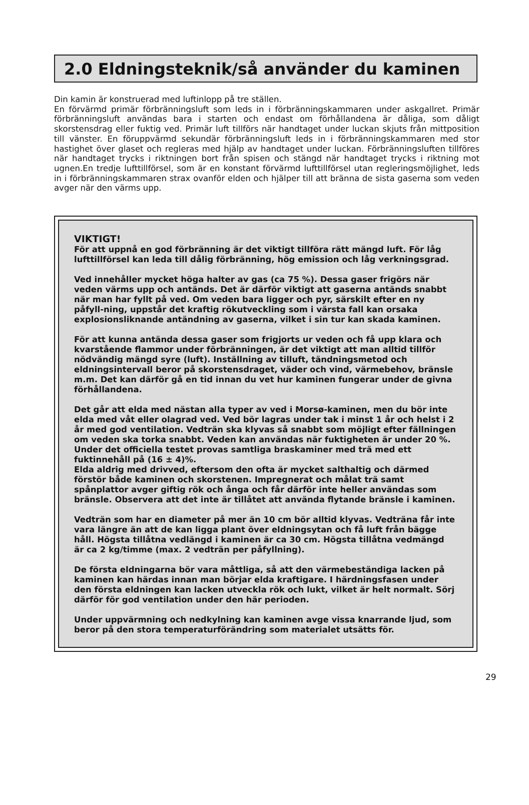2.0 Eldningsteknik/så använder du kaminen
Din kamin är konstruerad med luftinlopp på tre ställen.
En förvärmd primär förbränningsluft som leds in i förbränningskammaren under askgallret. Primär förbränningsluft användas bara i starten och endast om förhållandena är dåliga, som dåligt skorstensdrag eller fuktig ved. Primär luft tillförs när handtaget under luckan skjuts från mittposition till vänster. En föruppvärmd sekundär förbränningsluft leds in i förbränningskammaren med stor hastighet över glaset och regleras med hjälp av handtaget under luckan. Förbränningsluften tillföres när handtaget trycks i riktningen bort från spisen och stängd när handtaget trycks i riktning mot ugnen.En tredje lufttillförsel, som är en konstant förvärmd lufttillförsel utan regleringsmöjlighet, leds in i förbränningskammaren strax ovanför elden och hjälper till att bränna de sista gaserna som veden avger när den värms upp.
VIKTIGT!
För att uppnå en god förbränning är det viktigt tillföra rätt mängd luft. För låg lufttillförsel kan leda till dålig förbränning, hög emission och låg verkningsgrad.
Ved innehåller mycket höga halter av gas (ca 75 %). Dessa gaser frigörs när veden värms upp och antänds. Det är därför viktigt att gaserna antänds snabbt när man har fyllt på ved. Om veden bara ligger och pyr, särskilt efter en ny påfyll-ning, uppstår det kraftig rökutveckling som i värsta fall kan orsaka explosionsliknande antändning av gaserna, vilket i sin tur kan skada kaminen.
För att kunna antända dessa gaser som frigjorts ur veden och få upp klara och kvarstående flammor under förbränningen, är det viktigt att man alltid tillför nödvändig mängd syre (luft). Inställning av tilluft, tändningsmetod och eldningsintervall beror på skorstensdraget, väder och vind, värmebehov, bränsle m.m. Det kan därför gå en tid innan du vet hur kaminen fungerar under de givna förhållandena.
Det går att elda med nästan alla typer av ved i Morsø-kaminen, men du bör inte elda med våt eller olagrad ved. Ved bör lagras under tak i minst 1 år och helst i 2 år med god ventilation. Vedträn ska klyvas så snabbt som möjligt efter fällningen om veden ska torka snabbt. Veden kan användas när fuktigheten är under 20 %. Under det officiella testet provas samtliga braskaminer med trä med ett fuktinnehåll på (16 ± 4)%.
Elda aldrig med drivved, eftersom den ofta är mycket salthaltig och därmed förstör både kaminen och skorstenen. Impregnerat och målat trä samt spånplattor avger giftig rök och ånga och får därför inte heller användas som bränsle. Observera att det inte är tillåtet att använda flytande bränsle i kaminen.
Vedträn som har en diameter på mer än 10 cm bör alltid klyvas. Vedträna får inte vara längre än att de kan ligga plant över eldningsytan och få luft från bägge håll. Högsta tillåtna vedlängd i kaminen är ca 30 cm. Högsta tillåtna vedmängd är ca 2 kg/timme (max. 2 vedträn per påfyllning).
De första eldningarna bör vara måttliga, så att den värmebeständiga lacken på kaminen kan härdas innan man börjar elda kraftigare. I härdningsfasen under den första eldningen kan lacken utveckla rök och lukt, vilket är helt normalt. Sörj därför för god ventilation under den här perioden.
Under uppvärmning och nedkylning kan kaminen avge vissa knarrande ljud, som beror på den stora temperaturförändring som materialet utsätts för.
29